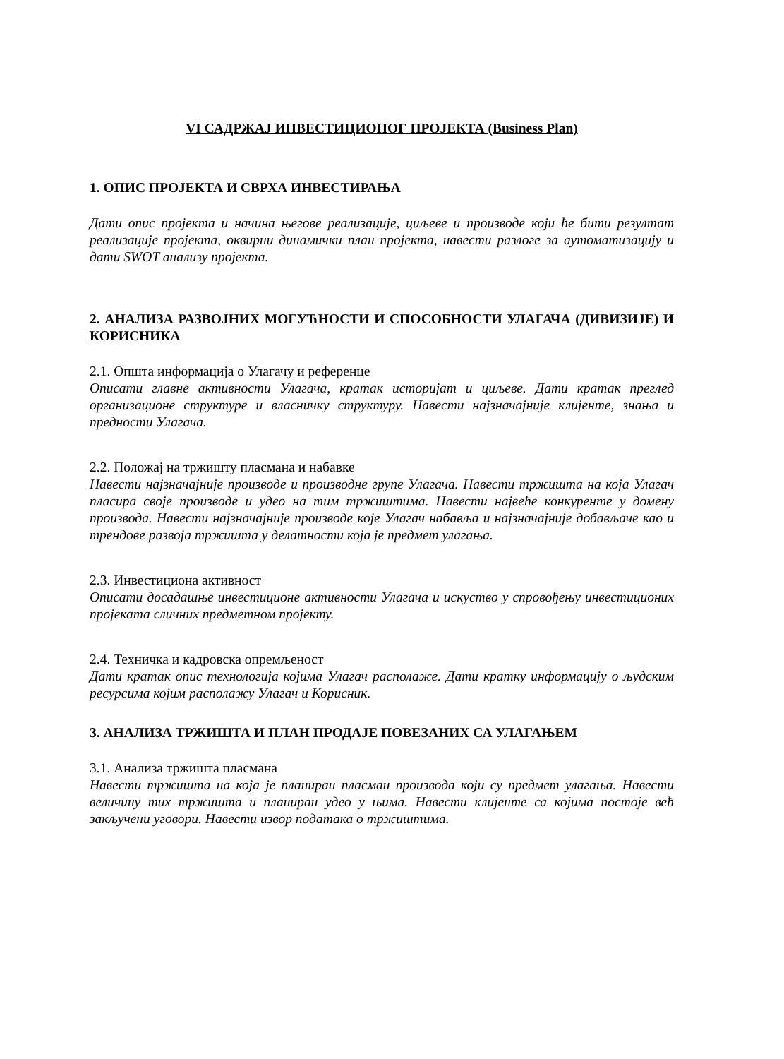VI САДРЖАЈ ИНВЕСТИЦИОНОГ ПРОЈЕКТА (Business Plan)
1. ОПИС ПРОЈЕКТА И СВРХА ИНВЕСТИРАЊА
Дати опис пројекта и начина његове реализације, циљеве и производе који ће бити резултат реализације пројекта, оквирни динамички план пројекта, навести разлоге за аутоматизацију и дати SWOT анализу пројекта.
2. АНАЛИЗА РАЗВОЈНИХ МОГУЋНОСТИ И СПОСОБНОСТИ УЛАГАЧА (ДИВИЗИЈЕ) И КОРИСНИКА
2.1. Општа информација о Улагачу и референце
Описати главне активности Улагача, кратак историјат и циљеве. Дати кратак преглед организационе структуре и власничку структуру. Навести најзначајније клијенте, знања и предности Улагача.
2.2. Положај на тржишту пласмана и набавке
Навести најзначајније производе и производне групе Улагача. Навести тржишта на која Улагач пласира своје производе и удео на тим тржиштима. Навести највеће конкуренте у домену производа. Навести најзначајније производе које Улагач набавља и најзначајније добављаче као и трендове развоја тржишта у делатности која је предмет улагања.
2.3. Инвестициона активност
Описати досадашње инвестиционе активности Улагача и искуство у спровођењу инвестиционих пројеката сличних предметном пројекту.
2.4. Техничка и кадровска опремљеност
Дати кратак опис технологија којима Улагач располаже. Дати кратку информацију о људским ресурсима којим располажу Улагач и Корисник.
3. АНАЛИЗА ТРЖИШТА И ПЛАН ПРОДАЈЕ ПОВЕЗАНИХ СА УЛАГАЊЕМ
3.1. Анализа тржишта пласмана
Навести тржишта на која је планиран пласман производа који су предмет улагања. Навести величину тих тржишта и планиран удео у њима. Навести клијенте са којима постоје већ закључени уговори. Навести извор података о тржиштима.